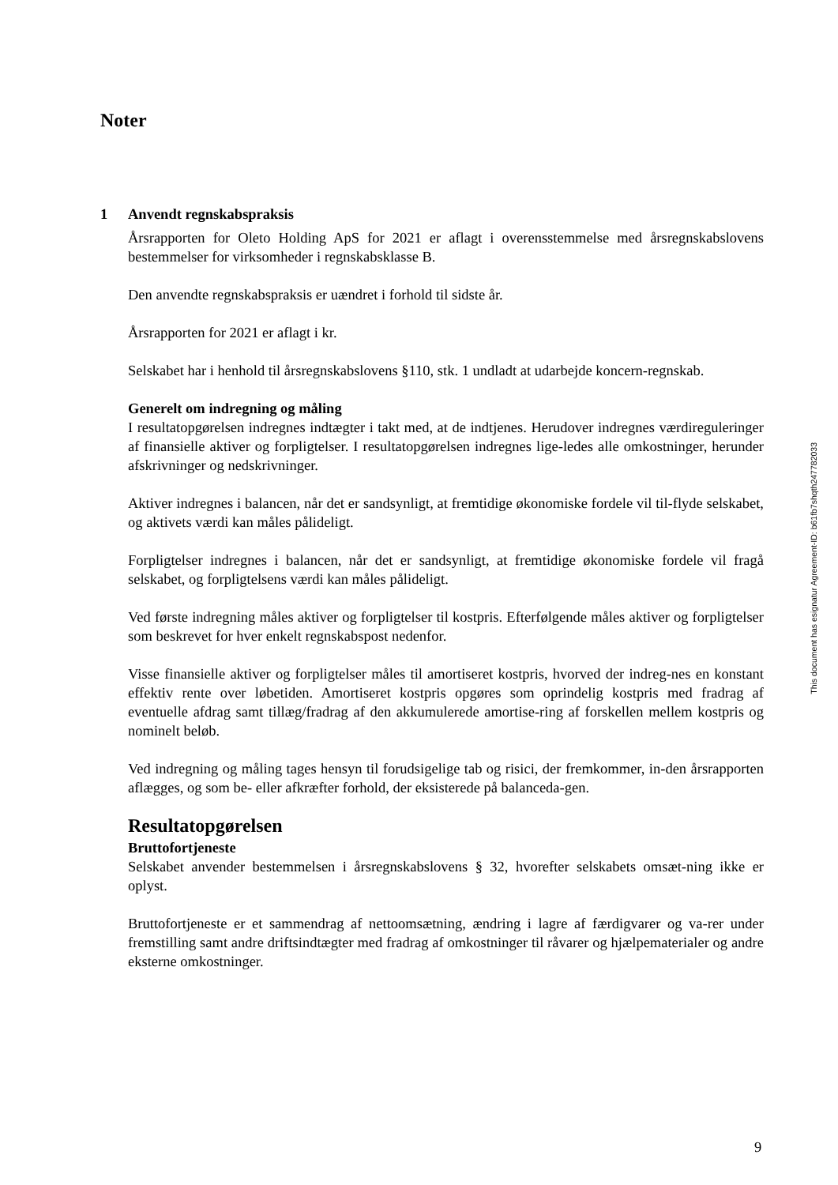Noter
1 Anvendt regnskabspraksis
Årsrapporten for Oleto Holding ApS for 2021 er aflagt i overensstemmelse med årsregnskabslovens bestemmelser for virksomheder i regnskabsklasse B.
Den anvendte regnskabspraksis er uændret i forhold til sidste år.
Årsrapporten for 2021 er aflagt i kr.
Selskabet har i henhold til årsregnskabslovens §110, stk. 1 undladt at udarbejde koncern-regnskab.
Generelt om indregning og måling
I resultatopgørelsen indregnes indtægter i takt med, at de indtjenes. Herudover indregnes værdireguleringer af finansielle aktiver og forpligtelser. I resultatopgørelsen indregnes lige-ledes alle omkostninger, herunder afskrivninger og nedskrivninger.
Aktiver indregnes i balancen, når det er sandsynligt, at fremtidige økonomiske fordele vil til-flyde selskabet, og aktivets værdi kan måles pålideligt.
Forpligtelser indregnes i balancen, når det er sandsynligt, at fremtidige økonomiske fordele vil fragå selskabet, og forpligtelsens værdi kan måles pålideligt.
Ved første indregning måles aktiver og forpligtelser til kostpris. Efterfølgende måles aktiver og forpligtelser som beskrevet for hver enkelt regnskabspost nedenfor.
Visse finansielle aktiver og forpligtelser måles til amortiseret kostpris, hvorved der indreg-nes en konstant effektiv rente over løbetiden. Amortiseret kostpris opgøres som oprindelig kostpris med fradrag af eventuelle afdrag samt tillæg/fradrag af den akkumulerede amortise-ring af forskellen mellem kostpris og nominelt beløb.
Ved indregning og måling tages hensyn til forudsigelige tab og risici, der fremkommer, in-den årsrapporten aflægges, og som be- eller afkræfter forhold, der eksisterede på balanceda-gen.
Resultatopgørelsen
Bruttofortjeneste
Selskabet anvender bestemmelsen i årsregnskabslovens § 32, hvorefter selskabets omsæt-ning ikke er oplyst.
Bruttofortjeneste er et sammendrag af nettoomsætning, ændring i lagre af færdigvarer og va-rer under fremstilling samt andre driftsindtægter med fradrag af omkostninger til råvarer og hjælpematerialer og andre eksterne omkostninger.
This document has esignatur Agreement-ID: b61fb7shqth247782033
9